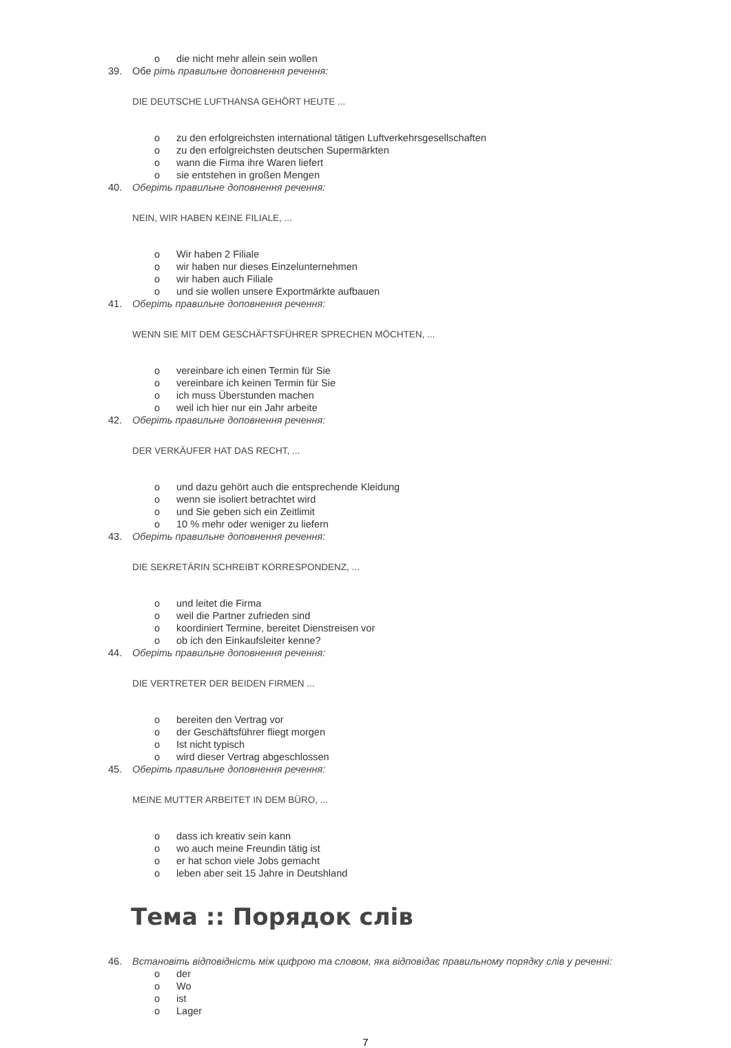o die nicht mehr allein sein wollen
39. Обе ріть правильне доповнення речення:
DIE DEUTSCHE LUFTHANSA GEHÖRT HEUTE ...
o zu den erfolgreichsten international tätigen Luftverkehrsgesellschaften
o zu den erfolgreichsten deutschen Supermärkten
o wann die Firma ihre Waren liefert
o sie entstehen in großen Mengen
40. Оберіть правильне доповнення речення:
NEIN, WIR HABEN KEINE FILIALE, ...
o Wir haben 2 Filiale
o wir haben nur dieses Einzelunternehmen
o wir haben auch Filiale
o und sie wollen unsere Exportmärkte aufbauen
41. Оберіть правильне доповнення речення:
WENN SIE MIT DEM GESCHÄFTSFÜHRER SPRECHEN MÖCHTEN, ...
o vereinbare ich einen Termin für Sie
o vereinbare ich keinen Termin für Sie
o ich muss Überstunden machen
o weil ich hier nur ein Jahr arbeite
42. Оберіть правильне доповнення речення:
DER VERKÄUFER HAT DAS RECHT, ...
o und dazu gehört auch die entsprechende Kleidung
o wenn sie isoliert betrachtet wird
o und Sie geben sich ein Zeitlimit
o 10 % mehr oder weniger zu liefern
43. Оберіть правильне доповнення речення:
DIE SEKRETÄRIN SCHREIBT KORRESPONDENZ, ...
o und leitet die Firma
o weil die Partner zufrieden sind
o koordiniert Termine, bereitet Dienstreisen vor
o ob ich den Einkaufsleiter kenne?
44. Оберіть правильне доповнення речення:
DIE VERTRETER DER BEIDEN FIRMEN ...
o bereiten den Vertrag vor
o der Geschäftsführer fliegt morgen
o Ist nicht typisch
o wird dieser Vertrag abgeschlossen
45. Оберіть правильне доповнення речення:
MEINE MUTTER ARBEITET IN DEM BÜRO, ...
o dass ich kreativ sein kann
o wo auch meine Freundin tätig ist
o er hat schon viele Jobs gemacht
o leben aber seit 15 Jahre in Deutshland
Тема :: Порядок слів
46. Встановіть відповідність між цифрою та словом, яка відповідає правильному порядку слів у реченні:
o der
o Wo
o ist
o Lager
7